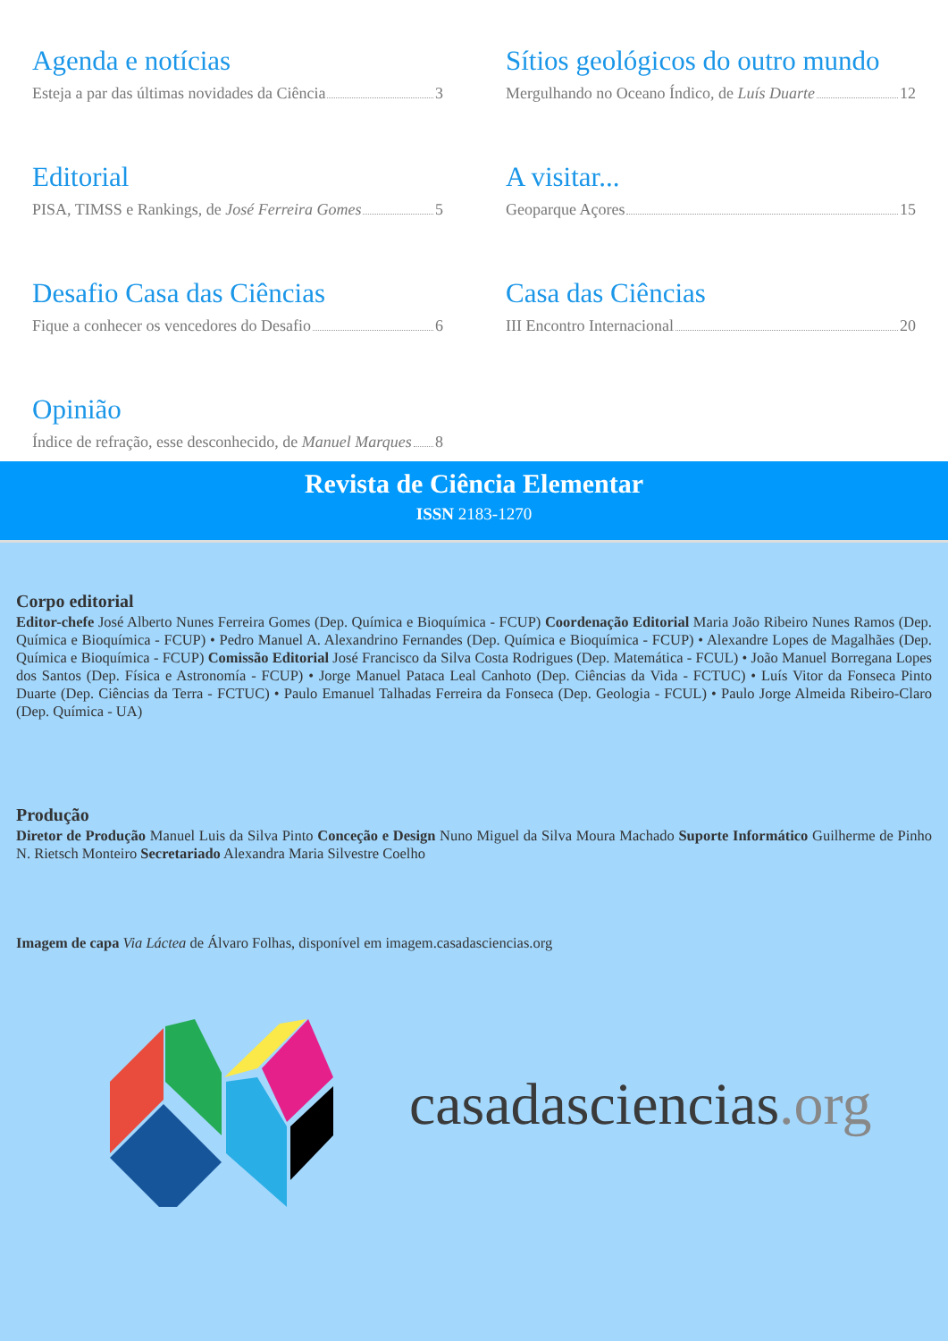Agenda e notícias
Esteja a par das últimas novidades da Ciência 3
Editorial
PISA, TIMSS e Rankings, de José Ferreira Gomes 5
Desafio Casa das Ciências
Fique a conhecer os vencedores do Desafio 6
Opinião
Índice de refração, esse desconhecido, de Manuel Marques 8
Sítios geológicos do outro mundo
Mergulhando no Oceano Índico, de Luís Duarte 12
A visitar...
Geoparque Açores 15
Casa das Ciências
III Encontro Internacional 20
Revista de Ciência Elementar
ISSN 2183-1270
Corpo editorial
Editor-chefe José Alberto Nunes Ferreira Gomes (Dep. Química e Bioquímica - FCUP) Coordenação Editorial Maria João Ribeiro Nunes Ramos (Dep. Química e Bioquímica - FCUP) • Pedro Manuel A. Alexandrino Fernandes (Dep. Química e Bioquímica - FCUP) • Alexandre Lopes de Magalhães (Dep. Química e Bioquímica - FCUP) Comissão Editorial José Francisco da Silva Costa Rodrigues (Dep. Matemática - FCUL) • João Manuel Borregana Lopes dos Santos (Dep. Física e Astronomía - FCUP) • Jorge Manuel Pataca Leal Canhoto (Dep. Ciências da Vida - FCTUC) • Luís Vitor da Fonseca Pinto Duarte (Dep. Ciências da Terra - FCTUC) • Paulo Emanuel Talhadas Ferreira da Fonseca (Dep. Geologia - FCUL) • Paulo Jorge Almeida Ribeiro-Claro (Dep. Química - UA)
Produção
Diretor de Produção Manuel Luis da Silva Pinto Conceção e Design Nuno Miguel da Silva Moura Machado Suporte Informático Guilherme de Pinho N. Rietsch Monteiro Secretariado Alexandra Maria Silvestre Coelho
Imagem de capa Via Láctea de Álvaro Folhas, disponível em imagem.casadasciencias.org
casadasciencias.org